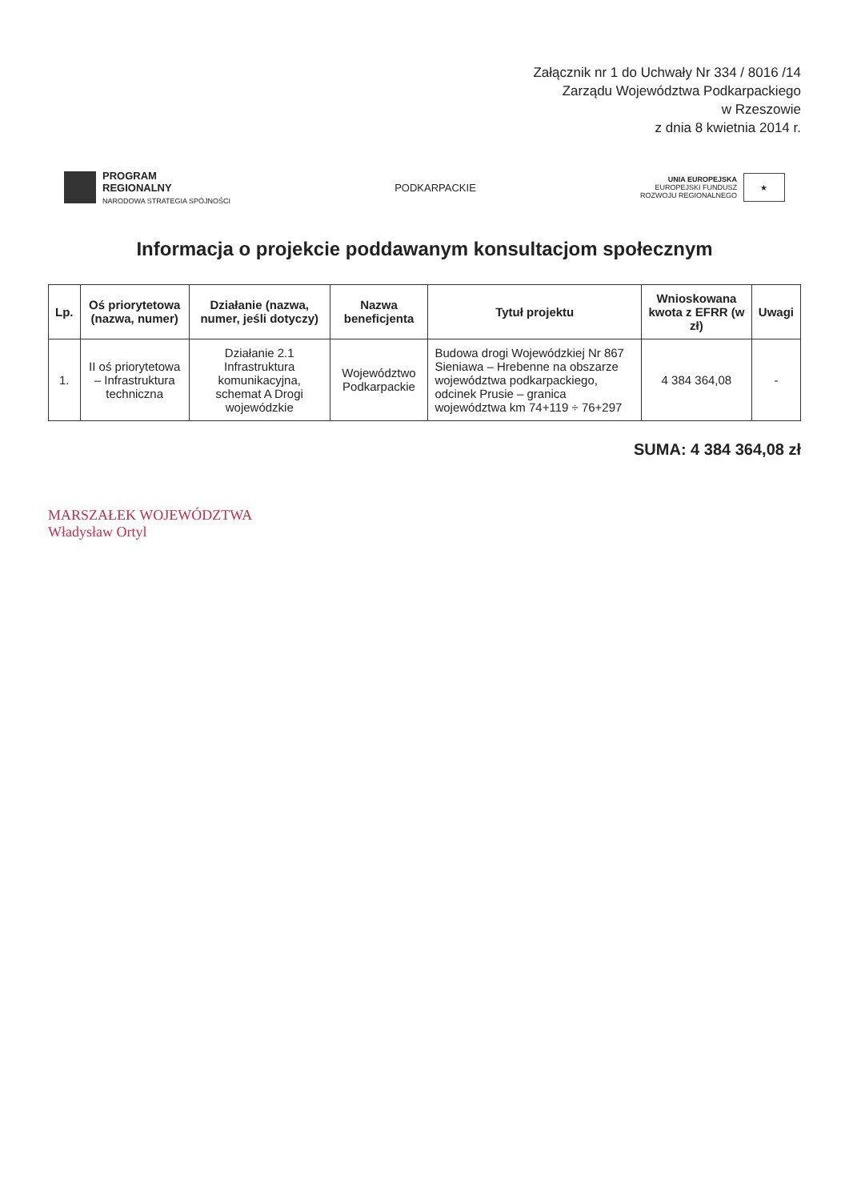Załącznik nr 1 do Uchwały Nr 334 / 8016 /14
Zarządu Województwa Podkarpackiego
w Rzeszowie
z dnia 8 kwietnia 2014 r.
PROGRAM
REGIONALNY
NARODOWA STRATEGIA SPÓJNOŚCI
PODKARPACKIE
UNIA EUROPEJSKA
EUROPEJSKI FUNDUSZ
ROZWOJU REGIONALNEGO
★
Informacja o projekcie poddawanym konsultacjom społecznym
| Lp. | Oś priorytetowa (nazwa, numer) | Działanie (nazwa, numer, jeśli dotyczy) | Nazwa beneficjenta | Tytuł projektu | Wnioskowana kwota z EFRR (w zł) | Uwagi |
| --- | --- | --- | --- | --- | --- | --- |
| 1. | II oś priorytetowa – Infrastruktura techniczna | Działanie 2.1 Infrastruktura komunikacyjna, schemat A Drogi wojewódzkie | Województwo Podkarpackie | Budowa drogi Wojewódzkiej Nr 867 Sieniawa – Hrebenne na obszarze województwa podkarpackiego, odcinek Prusie – granica województwa km 74+119 ÷ 76+297 | 4 384 364,08 | - |
SUMA: 4 384 364,08 zł
MARSZAŁEK WOJEWÓDZTWA
Władysław Ortyl